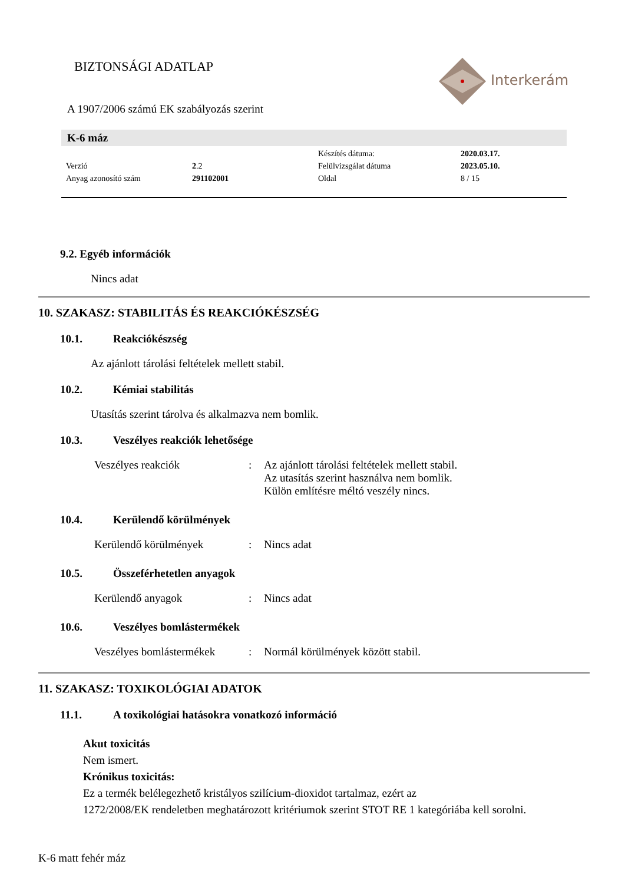BIZTONSÁGI ADATLAP
Interkerám
A 1907/2006 számú EK szabályozás szerint
K-6 máz
| | | Készítés dátuma: | 2020.03.17. |
| Verzió | 2 .2 | Felülvizsgálat dátuma | 2023.05.10. |
| Anyag azonosító szám | 291102001 | Oldal | 8 / 15 |
9.2. Egyéb információk
Nincs adat
10. SZAKASZ: STABILITÁS ÉS REAKCIÓKÉSZSÉG
10.1. Reakciókészség
Az ajánlott tárolási feltételek mellett stabil.
10.2. Kémiai stabilitás
Utasítás szerint tárolva és alkalmazva nem bomlik.
10.3. Veszélyes reakciók lehetősége
| Veszélyes reakciók | : | Az ajánlott tárolási feltételek mellett stabil. Az utasítás szerint használva nem bomlik. Külön említésre méltó veszély nincs. |
10.4. Kerülendő körülmények
| Kerülendő körülmények | : | Nincs adat |
10.5. Összeférhetetlen anyagok
| Kerülendő anyagok | : | Nincs adat |
10.6. Veszélyes bomlástermékek
| Veszélyes bomlástermékek | : | Normál körülmények között stabil. |
11. SZAKASZ: TOXIKOLÓGIAI ADATOK
11.1. A toxikológiai hatásokra vonatkozó információ
Akut toxicitás
Nem ismert.
Krónikus toxicitás:
Ez a termék belélegezhető kristályos szilícium-dioxidot tartalmaz, ezért az
1272/2008/EK rendeletben meghatározott kritériumok szerint STOT RE 1 kategóriába kell sorolni.
K-6 matt fehér máz